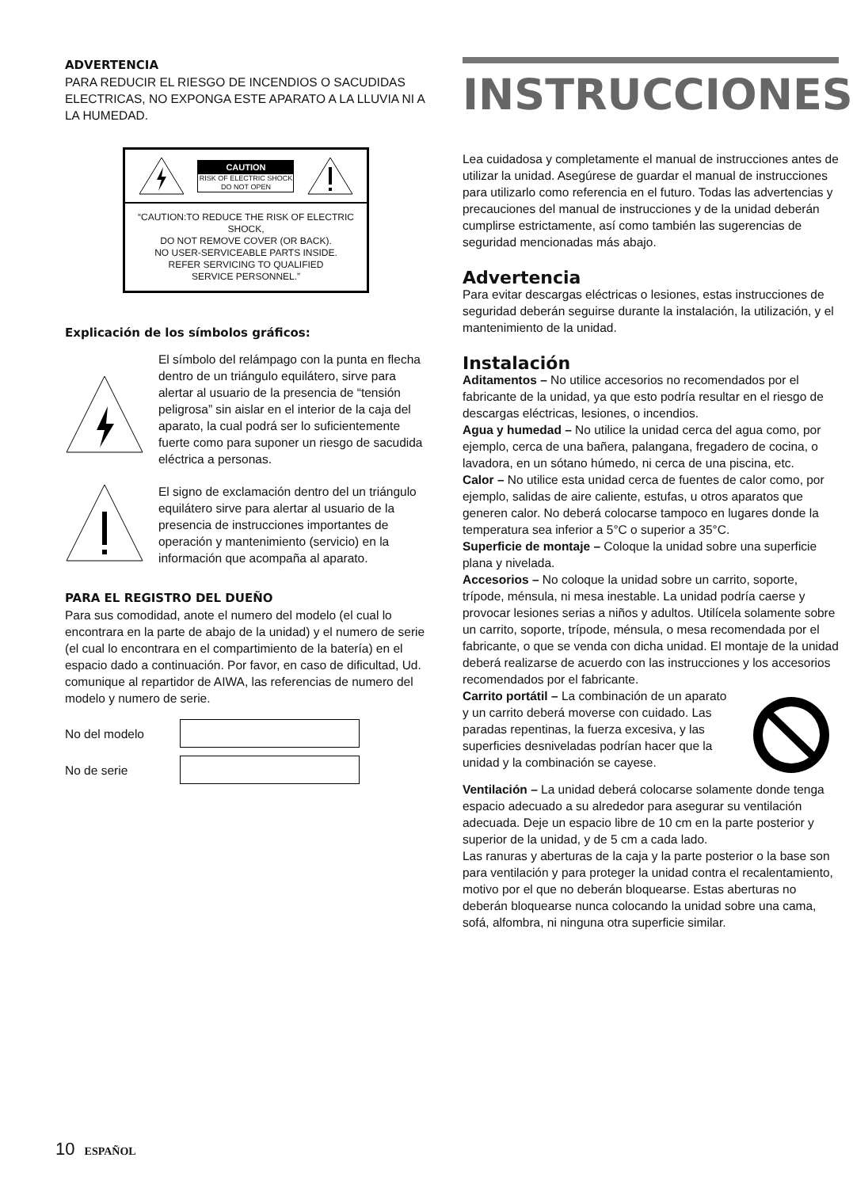ADVERTENCIA
PARA REDUCIR EL RIESGO DE INCENDIOS O SACUDIDAS ELECTRICAS, NO EXPONGA ESTE APARATO A LA LLUVIA NI A LA HUMEDAD.
CAUTION
RISK OF ELECTRIC SHOCK
DO NOT OPEN
“CAUTION:TO REDUCE THE RISK OF ELECTRIC SHOCK,
DO NOT REMOVE COVER (OR BACK).
NO USER-SERVICEABLE PARTS INSIDE.
REFER SERVICING TO QUALIFIED
SERVICE PERSONNEL.”
Explicación de los símbolos gráficos:
El símbolo del relámpago con la punta en flecha dentro de un triángulo equilátero, sirve para alertar al usuario de la presencia de “tensión peligrosa” sin aislar en el interior de la caja del aparato, la cual podrá ser lo suficientemente fuerte como para suponer un riesgo de sacudida eléctrica a personas.
El signo de exclamación dentro del un triángulo equilátero sirve para alertar al usuario de la presencia de instrucciones importantes de operación y mantenimiento (servicio) en la información que acompaña al aparato.
PARA EL REGISTRO DEL DUEÑO
Para sus comodidad, anote el numero del modelo (el cual lo encontrara en la parte de abajo de la unidad) y el numero de serie (el cual lo encontrara en el compartimiento de la batería) en el espacio dado a continuación. Por favor, en caso de dificultad, Ud. comunique al repartidor de AIWA, las referencias de numero del modelo y numero de serie.
No del modelo
No de serie
INSTRUCCIONES
Lea cuidadosa y completamente el manual de instrucciones antes de utilizar la unidad. Asegúrese de guardar el manual de instrucciones para utilizarlo como referencia en el futuro. Todas las advertencias y precauciones del manual de instrucciones y de la unidad deberán cumplirse estrictamente, así como también las sugerencias de seguridad mencionadas más abajo.
Advertencia
Para evitar descargas eléctricas o lesiones, estas instrucciones de seguridad deberán seguirse durante la instalación, la utilización, y el mantenimiento de la unidad.
Instalación
Aditamentos – No utilice accesorios no recomendados por el fabricante de la unidad, ya que esto podría resultar en el riesgo de descargas eléctricas, lesiones, o incendios.
Agua y humedad – No utilice la unidad cerca del agua como, por ejemplo, cerca de una bañera, palangana, fregadero de cocina, o lavadora, en un sótano húmedo, ni cerca de una piscina, etc.
Calor – No utilice esta unidad cerca de fuentes de calor como, por ejemplo, salidas de aire caliente, estufas, u otros aparatos que generen calor. No deberá colocarse tampoco en lugares donde la temperatura sea inferior a 5°C o superior a 35°C.
Superficie de montaje – Coloque la unidad sobre una superficie plana y nivelada.
Accesorios – No coloque la unidad sobre un carrito, soporte, trípode, ménsula, ni mesa inestable. La unidad podría caerse y provocar lesiones serias a niños y adultos. Utilícela solamente sobre un carrito, soporte, trípode, ménsula, o mesa recomendada por el fabricante, o que se venda con dicha unidad. El montaje de la unidad deberá realizarse de acuerdo con las instrucciones y los accesorios recomendados por el fabricante.
Carrito portátil – La combinación de un aparato y un carrito deberá moverse con cuidado. Las paradas repentinas, la fuerza excesiva, y las superficies desniveladas podrían hacer que la unidad y la combinación se cayese.
Ventilación – La unidad deberá colocarse solamente donde tenga espacio adecuado a su alrededor para asegurar su ventilación adecuada. Deje un espacio libre de 10 cm en la parte posterior y superior de la unidad, y de 5 cm a cada lado.
Las ranuras y aberturas de la caja y la parte posterior o la base son para ventilación y para proteger la unidad contra el recalentamiento, motivo por el que no deberán bloquearse. Estas aberturas no deberán bloquearse nunca colocando la unidad sobre una cama, sofá, alfombra, ni ninguna otra superficie similar.
10 ESPAÑOL